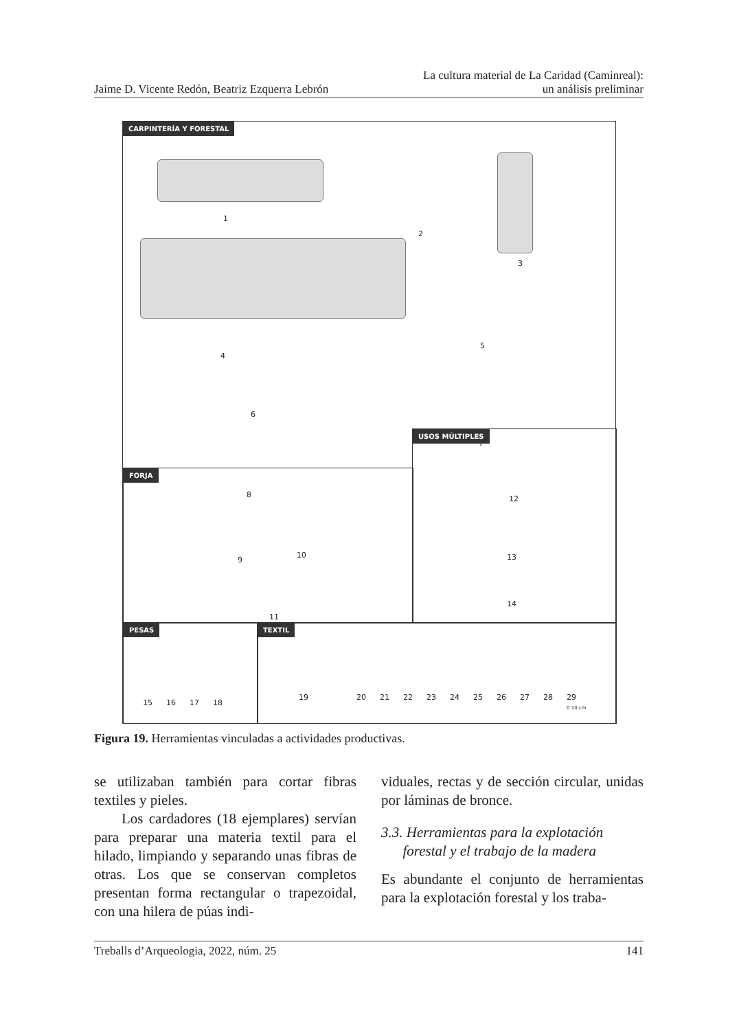Jaime D. Vicente Redón, Beatriz Ezquerra Lebrón
La cultura material de La Caridad (Caminreal):
un análisis preliminar
CARPINTERÍA Y FORESTAL
1
2
3
4
5
6
7
8
FORJA
9
10
11
USOS MÚLTIPLES
12
13
14
PESAS
15 16 17 18
TEXTIL
19 20 21 22 23 24 25 26 27 28 29
0 10 cm
Figura 19. Herramientas vinculadas a actividades productivas.
se utilizaban también para cortar fibras textiles y pieles.
Los cardadores (18 ejemplares) servían para preparar una materia textil para el hilado, limpiando y separando unas fibras de otras. Los que se conservan completos presentan forma rectangular o trapezoidal, con una hilera de púas indi-
viduales, rectas y de sección circular, unidas por láminas de bronce.
3.3. Herramientas para la explotación
forestal y el trabajo de la madera
Es abundante el conjunto de herramientas para la explotación forestal y los traba-
Treballs d’Arqueologia, 2022, núm. 25 141